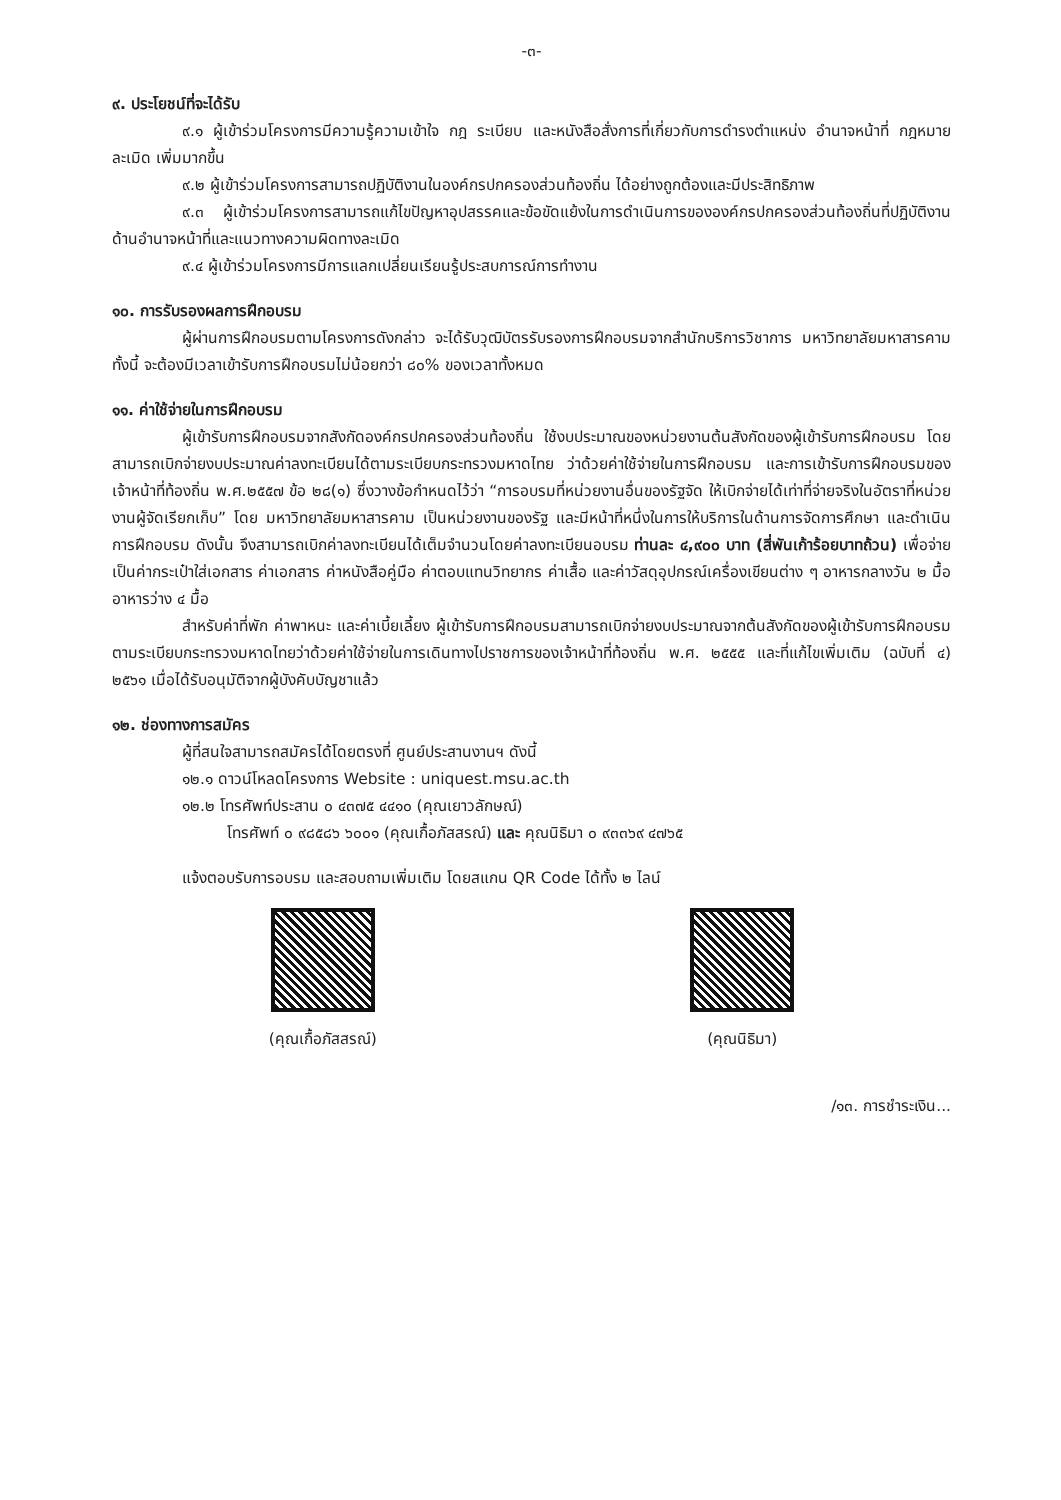-๓-
๙. ประโยชน์ที่จะได้รับ
๙.๑ ผู้เข้าร่วมโครงการมีความรู้ความเข้าใจ กฎ ระเบียบ และหนังสือสั่งการที่เกี่ยวกับการดำรงตำแหน่ง อำนาจหน้าที่ กฎหมายละเมิด เพิ่มมากขึ้น
๙.๒ ผู้เข้าร่วมโครงการสามารถปฏิบัติงานในองค์กรปกครองส่วนท้องถิ่น ได้อย่างถูกต้องและมีประสิทธิภาพ
๙.๓ ผู้เข้าร่วมโครงการสามารถแก้ไขปัญหาอุปสรรคและข้อขัดแย้งในการดำเนินการขององค์กรปกครองส่วนท้องถิ่นที่ปฏิบัติงานด้านอำนาจหน้าที่และแนวทางความผิดทางละเมิด
๙.๔ ผู้เข้าร่วมโครงการมีการแลกเปลี่ยนเรียนรู้ประสบการณ์การทำงาน
๑๐. การรับรองผลการฝึกอบรม
ผู้ผ่านการฝึกอบรมตามโครงการดังกล่าว จะได้รับวุฒิบัตรรับรองการฝึกอบรมจากสำนักบริการวิชาการ มหาวิทยาลัยมหาสารคาม ทั้งนี้ จะต้องมีเวลาเข้ารับการฝึกอบรมไม่น้อยกว่า ๘๐% ของเวลาทั้งหมด
๑๑. ค่าใช้จ่ายในการฝึกอบรม
ผู้เข้ารับการฝึกอบรมจากสังกัดองค์กรปกครองส่วนท้องถิ่น ใช้งบประมาณของหน่วยงานต้นสังกัดของผู้เข้ารับการฝึกอบรม โดยสามารถเบิกจ่ายงบประมาณค่าลงทะเบียนได้ตามระเบียบกระทรวงมหาดไทย ว่าด้วยค่าใช้จ่ายในการฝึกอบรม และการเข้ารับการฝึกอบรมของเจ้าหน้าที่ท้องถิ่น พ.ศ.๒๕๕๗ ข้อ ๒๘(๑) ซึ่งวางข้อกำหนดไว้ว่า “การอบรมที่หน่วยงานอื่นของรัฐจัด ให้เบิกจ่ายได้เท่าที่จ่ายจริงในอัตราที่หน่วยงานผู้จัดเรียกเก็บ” โดย มหาวิทยาลัยมหาสารคาม เป็นหน่วยงานของรัฐ และมีหน้าที่หนึ่งในการให้บริการในด้านการจัดการศึกษา และดำเนินการฝึกอบรม ดังนั้น จึงสามารถเบิกค่าลงทะเบียนได้เต็มจำนวนโดยค่าลงทะเบียนอบรม ท่านละ ๔,๙๐๐ บาท (สี่พันเก้าร้อยบาทถ้วน) เพื่อจ่ายเป็นค่ากระเป๋าใส่เอกสาร ค่าเอกสาร ค่าหนังสือคู่มือ ค่าตอบแทนวิทยากร ค่าเสื้อ และค่าวัสดุอุปกรณ์เครื่องเขียนต่าง ๆ อาหารกลางวัน ๒ มื้อ อาหารว่าง ๔ มื้อ
สำหรับค่าที่พัก ค่าพาหนะ และค่าเบี้ยเลี้ยง ผู้เข้ารับการฝึกอบรมสามารถเบิกจ่ายงบประมาณจากต้นสังกัดของผู้เข้ารับการฝึกอบรมตามระเบียบกระทรวงมหาดไทยว่าด้วยค่าใช้จ่ายในการเดินทางไปราชการของเจ้าหน้าที่ท้องถิ่น พ.ศ. ๒๕๕๕ และที่แก้ไขเพิ่มเติม (ฉบับที่ ๔) ๒๕๖๑ เมื่อได้รับอนุมัติจากผู้บังคับบัญชาแล้ว
๑๒. ช่องทางการสมัคร
ผู้ที่สนใจสามารถสมัครได้โดยตรงที่ ศูนย์ประสานงานฯ ดังนี้
๑๒.๑ ดาวน์โหลดโครงการ Website : uniquest.msu.ac.th
๑๒.๒ โทรศัพท์ประสาน ๐ ๔๓๗๕ ๔๔๑๐ (คุณเยาวลักษณ์)
โทรศัพท์ ๐ ๙๘๕๘๖ ๖๐๐๑ (คุณเกื้อภัสสรณ์) และ คุณนิธิมา ๐ ๙๓๓๖๙ ๔๗๖๕
แจ้งตอบรับการอบรม และสอบถามเพิ่มเติม โดยสแกน QR Code ได้ทั้ง ๒ ไลน์
(คุณเกื้อภัสสรณ์) (คุณนิธิมา)
/๑๓. การชำระเงิน...